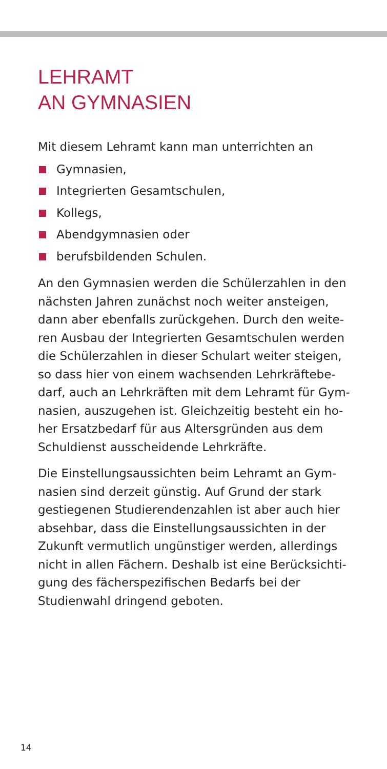LEHRAMT
AN GYMNASIEN
Mit diesem Lehramt kann man unterrichten an
Gymnasien,
Integrierten Gesamtschulen,
Kollegs,
Abendgymnasien oder
berufsbildenden Schulen.
An den Gymnasien werden die Schülerzahlen in den nächsten Jahren zunächst noch weiter ansteigen, dann aber ebenfalls zurückgehen. Durch den weite­ren Ausbau der Integrierten Gesamtschulen werden die Schülerzahlen in dieser Schulart weiter steigen, so dass hier von einem wachsenden Lehrkräftebe­darf, auch an Lehrkräften mit dem Lehramt für Gym­nasien, auszugehen ist. Gleichzeitig besteht ein ho­her Ersatzbedarf für aus Altersgründen aus dem Schuldienst ausscheidende Lehrkräfte.
Die Einstellungsaussichten beim Lehramt an Gym­nasien sind derzeit günstig. Auf Grund der stark gestiegenen Studierendenzahlen ist aber auch hier absehbar, dass die Einstellungsaussichten in der Zukunft vermutlich ungünstiger werden, allerdings nicht in allen Fächern. Deshalb ist eine Berücksichti­gung des fächerspezifischen Bedarfs bei der Studien­wahl dringend geboten.
14